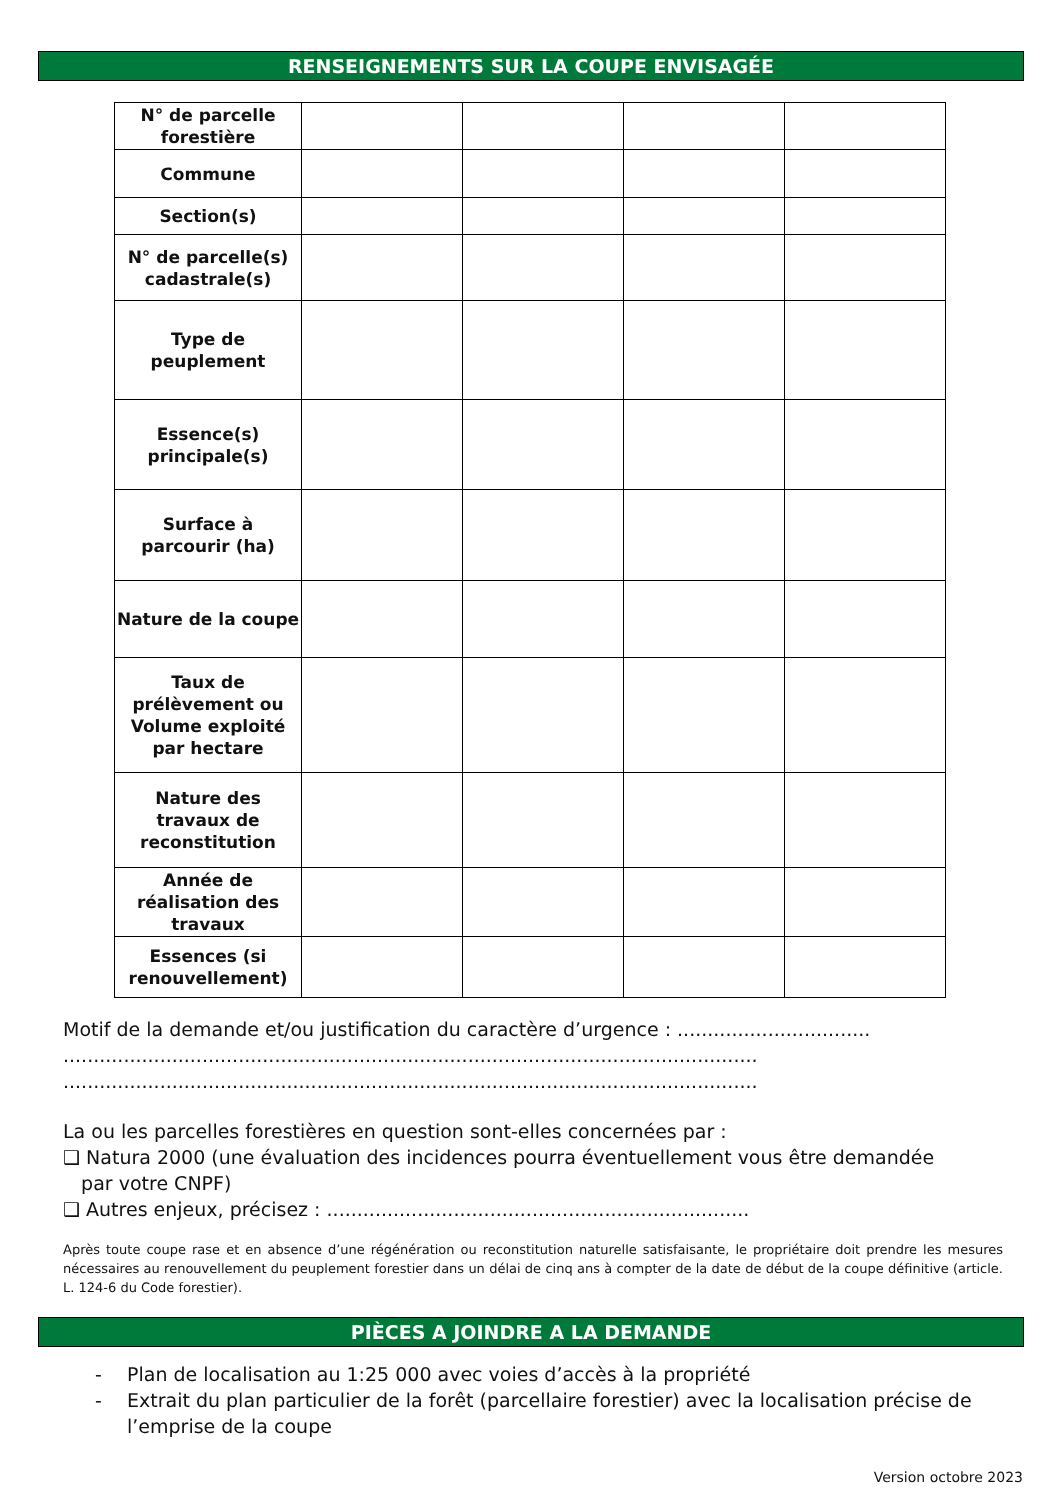RENSEIGNEMENTS SUR LA COUPE ENVISAGÉE
| N° de parcelle forestière | | | | |
| Commune | | | | |
| Section(s) | | | | |
| N° de parcelle(s) cadastrale(s) | | | | |
| Type de peuplement | | | | |
| Essence(s) principale(s) | | | | |
| Surface à parcourir (ha) | | | | |
| Nature de la coupe | | | | |
| Taux de prélèvement ou Volume exploité par hectare | | | | |
| Nature des travaux de reconstitution | | | | |
| Année de réalisation des travaux | | | | |
| Essences (si renouvellement) | | | | |
Motif de la demande et/ou justification du caractère d’urgence : ................................
...................................................................................................................
...................................................................................................................
La ou les parcelles forestières en question sont-elles concernées par :
❑ Natura 2000 (une évaluation des incidences pourra éventuellement vous être demandée
par votre CNPF)
❑ Autres enjeux, précisez : ......................................................................
Après toute coupe rase et en absence d’une régénération ou reconstitution naturelle satisfaisante, le propriétaire doit prendre les mesures nécessaires au renouvellement du peuplement forestier dans un délai de cinq ans à compter de la date de début de la coupe définitive (article. L. 124-6 du Code forestier).
PIÈCES A JOINDRE A LA DEMANDE
- Plan de localisation au 1:25 000 avec voies d’accès à la propriété
- Extrait du plan particulier de la forêt (parcellaire forestier) avec la localisation précise de l’emprise de la coupe
Version octobre 2023